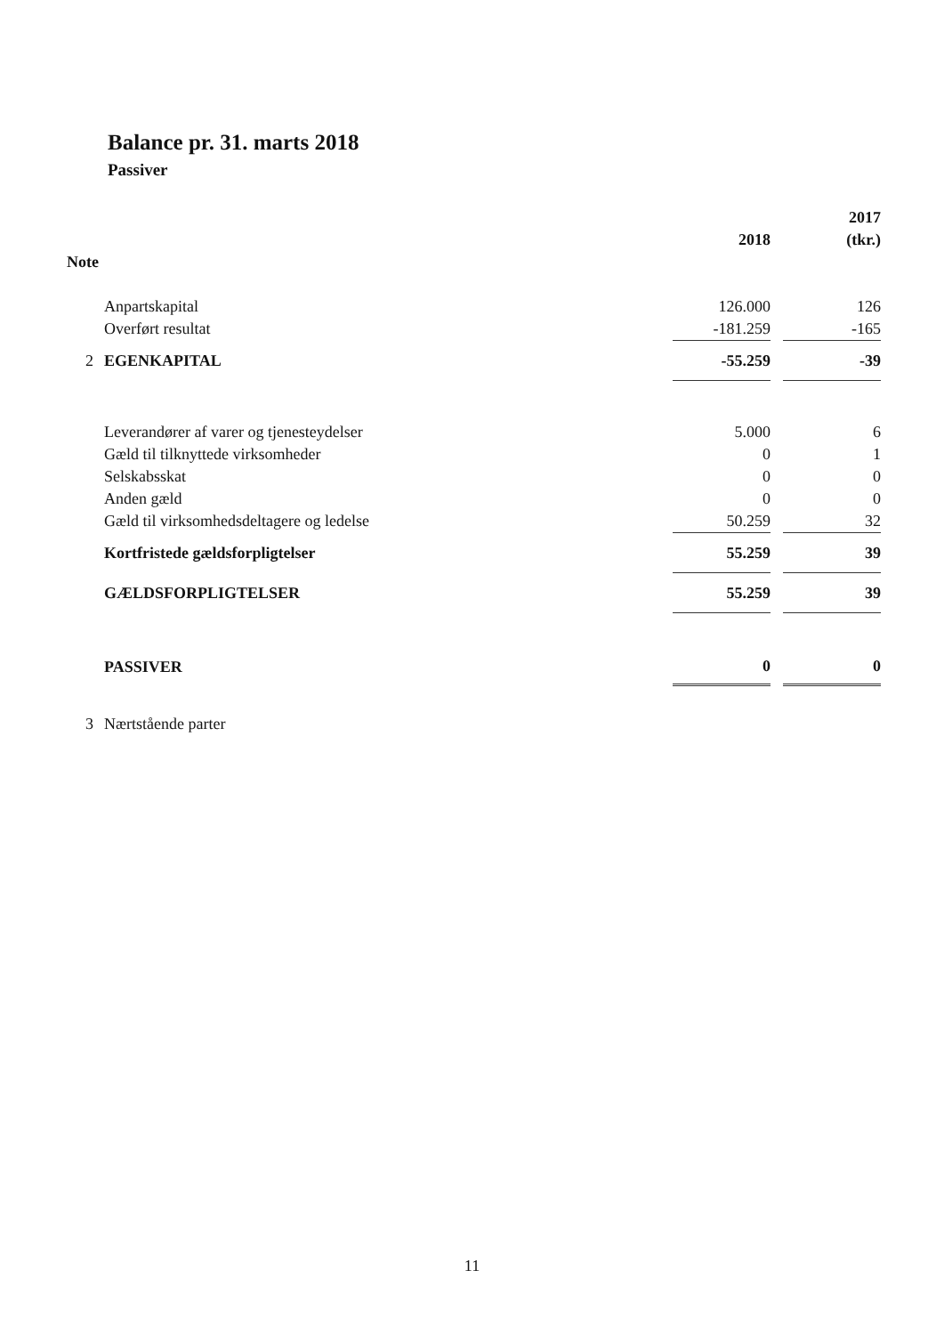Balance pr. 31. marts 2018
Passiver
| | | | | 2017 |
| | | 2018 | | (tkr.) |
| Note | | | | |
| | Anpartskapital | 126.000 | | 126 |
| | Overført resultat | -181.259 | | -165 |
| 2 | EGENKAPITAL | -55.259 | | -39 |
| | Leverandører af varer og tjenesteydelser | 5.000 | | 6 |
| | Gæld til tilknyttede virksomheder | 0 | | 1 |
| | Selskabsskat | 0 | | 0 |
| | Anden gæld | 0 | | 0 |
| | Gæld til virksomhedsdeltagere og ledelse | 50.259 | | 32 |
| | Kortfristede gældsforpligtelser | 55.259 | | 39 |
| | GÆLDSFORPLIGTELSER | 55.259 | | 39 |
| | PASSIVER | 0 | | 0 |
| 3 | Nærtstående parter | | | |
11